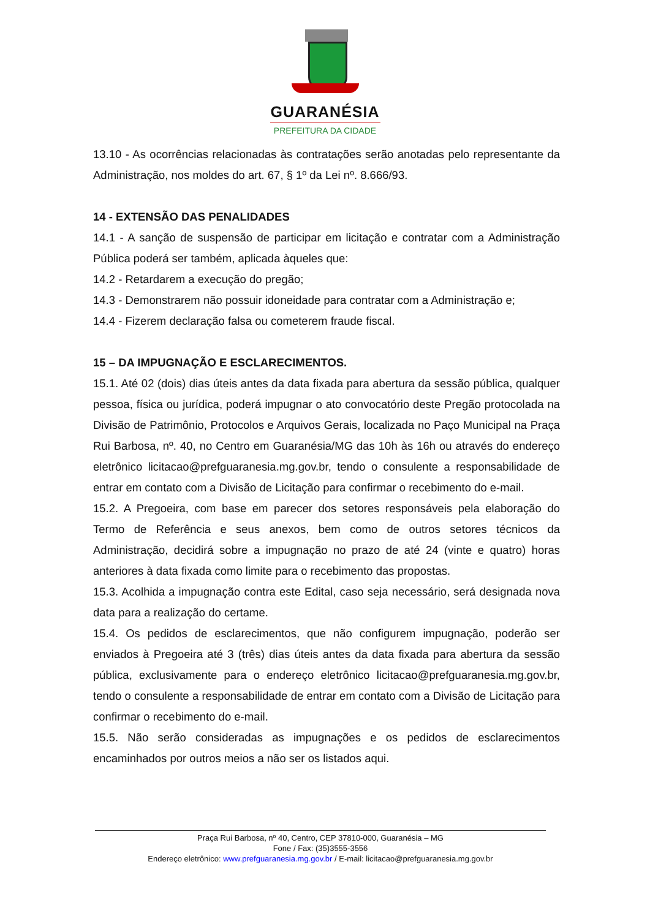GUARANÉSIA
PREFEITURA DA CIDADE
13.10 - As ocorrências relacionadas às contratações serão anotadas pelo representante da Administração, nos moldes do art. 67, § 1º da Lei nº. 8.666/93.
14 - EXTENSÃO DAS PENALIDADES
14.1 - A sanção de suspensão de participar em licitação e contratar com a Administração Pública poderá ser também, aplicada àqueles que:
14.2 - Retardarem a execução do pregão;
14.3 - Demonstrarem não possuir idoneidade para contratar com a Administração e;
14.4 - Fizerem declaração falsa ou cometerem fraude fiscal.
15 – DA IMPUGNAÇÃO E ESCLARECIMENTOS.
15.1. Até 02 (dois) dias úteis antes da data fixada para abertura da sessão pública, qualquer pessoa, física ou jurídica, poderá impugnar o ato convocatório deste Pregão protocolada na Divisão de Patrimônio, Protocolos e Arquivos Gerais, localizada no Paço Municipal na Praça Rui Barbosa, nº. 40, no Centro em Guaranésia/MG das 10h às 16h ou através do endereço eletrônico licitacao@prefguaranesia.mg.gov.br, tendo o consulente a responsabilidade de entrar em contato com a Divisão de Licitação para confirmar o recebimento do e-mail.
15.2. A Pregoeira, com base em parecer dos setores responsáveis pela elaboração do Termo de Referência e seus anexos, bem como de outros setores técnicos da Administração, decidirá sobre a impugnação no prazo de até 24 (vinte e quatro) horas anteriores à data fixada como limite para o recebimento das propostas.
15.3. Acolhida a impugnação contra este Edital, caso seja necessário, será designada nova data para a realização do certame.
15.4. Os pedidos de esclarecimentos, que não configurem impugnação, poderão ser enviados à Pregoeira até 3 (três) dias úteis antes da data fixada para abertura da sessão pública, exclusivamente para o endereço eletrônico licitacao@prefguaranesia.mg.gov.br, tendo o consulente a responsabilidade de entrar em contato com a Divisão de Licitação para confirmar o recebimento do e-mail.
15.5. Não serão consideradas as impugnações e os pedidos de esclarecimentos encaminhados por outros meios a não ser os listados aqui.
Praça Rui Barbosa, nº 40, Centro, CEP 37810-000, Guaranésia – MG
Fone / Fax: (35)3555-3556
Endereço eletrônico: www.prefguaranesia.mg.gov.br / E-mail: licitacao@prefguaranesia.mg.gov.br